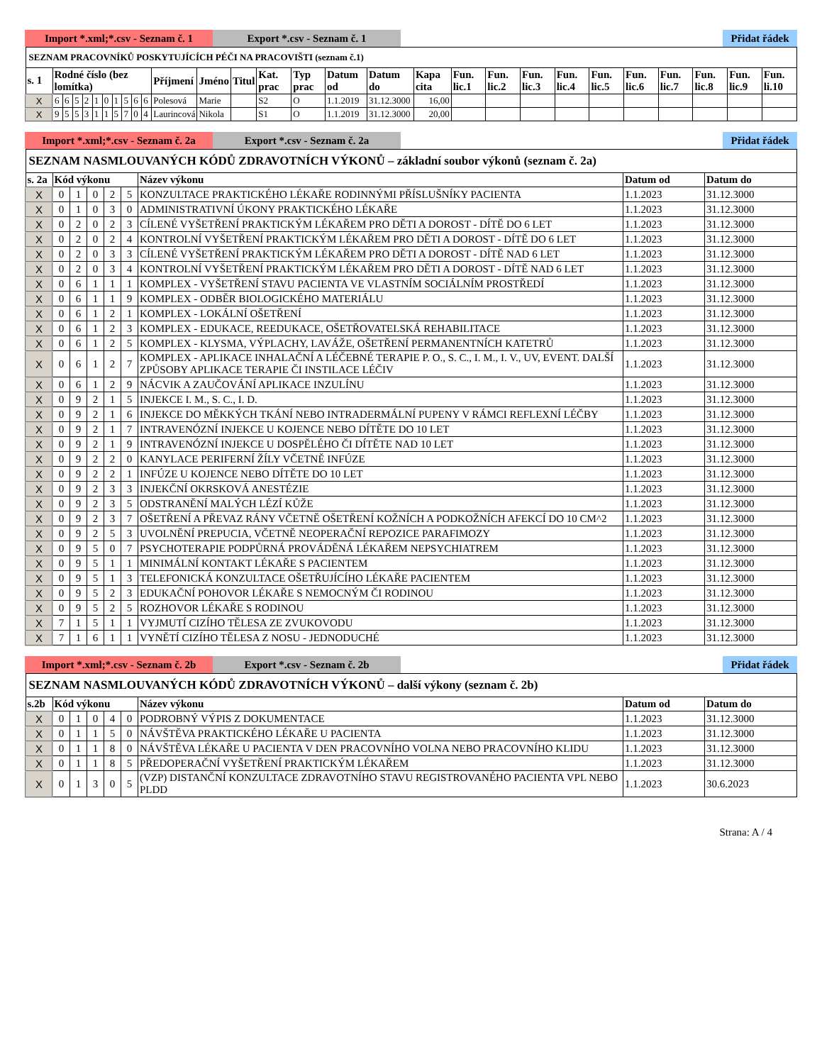Import *.xml;*.csv - Seznam č. 1
Export *.csv - Seznam č. 1 Přidat řádek
| SEZNAM PRACOVNÍKŮ POSKYTUJÍCÍCH PÉČI NA PRACOVIŠTI (seznam č.1) | | | | | | | | | | | | | | | | | | | | | | | | | | | | |
| s. 1 | Rodné číslo (bez lomítka) | | | | | | | | | | Příjmení | Jméno | Titul | Kat. prac | Typ prac | Datum od | Datum do | Kapa cita | Fun. lic.1 | Fun. lic.2 | Fun. lic.3 | Fun. lic.4 | Fun. lic.5 | Fun. lic.6 | Fun. lic.7 | Fun. lic.8 | Fun. lic.9 | Fun. li.10 |
| X | 6 | 6 | 5 | 2 | 1 | 0 | 1 | 5 | 6 | 6 | Polesová | Marie | | S2 | O | 1.1.2019 | 31.12.3000 | 16,00 | | | | | | | | | | |
| X | 9 | 5 | 5 | 3 | 1 | 1 | 5 | 7 | 0 | 4 | Laurincová | Nikola | | S1 | O | 1.1.2019 | 31.12.3000 | 20,00 | | | | | | | | | | |
Import *.xml;*.csv - Seznam č. 2a
Export *.csv - Seznam č. 2a Přidat řádek
| SEZNAM NASMLOUVANÝCH KÓDŮ ZDRAVOTNÍCH VÝKONŮ – základní soubor výkonů (seznam č. 2a) | | | | | | | | |
| s. 2a | Kód výkonu | | | | | Název výkonu | Datum od | Datum do |
| X | 0 | 1 | 0 | 2 | 5 | KONZULTACE PRAKTICKÉHO LÉKAŘE RODINNÝMI PŘÍSLUŠNÍKY PACIENTA | 1.1.2023 | 31.12.3000 |
| X | 0 | 1 | 0 | 3 | 0 | ADMINISTRATIVNÍ ÚKONY PRAKTICKÉHO LÉKAŘE | 1.1.2023 | 31.12.3000 |
| X | 0 | 2 | 0 | 2 | 3 | CÍLENÉ VYŠETŘENÍ PRAKTICKÝM LÉKAŘEM PRO DĚTI A DOROST - DÍTĚ DO 6 LET | 1.1.2023 | 31.12.3000 |
| X | 0 | 2 | 0 | 2 | 4 | KONTROLNÍ VYŠETŘENÍ PRAKTICKÝM LÉKAŘEM PRO DĚTI A DOROST - DÍTĚ DO 6 LET | 1.1.2023 | 31.12.3000 |
| X | 0 | 2 | 0 | 3 | 3 | CÍLENÉ VYŠETŘENÍ PRAKTICKÝM LÉKAŘEM PRO DĚTI A DOROST - DÍTĚ NAD 6 LET | 1.1.2023 | 31.12.3000 |
| X | 0 | 2 | 0 | 3 | 4 | KONTROLNÍ VYŠETŘENÍ PRAKTICKÝM LÉKAŘEM PRO DĚTI A DOROST - DÍTĚ NAD 6 LET | 1.1.2023 | 31.12.3000 |
| X | 0 | 6 | 1 | 1 | 1 | KOMPLEX - VYŠETŘENÍ STAVU PACIENTA VE VLASTNÍM SOCIÁLNÍM PROSTŘEDÍ | 1.1.2023 | 31.12.3000 |
| X | 0 | 6 | 1 | 1 | 9 | KOMPLEX - ODBĚR BIOLOGICKÉHO MATERIÁLU | 1.1.2023 | 31.12.3000 |
| X | 0 | 6 | 1 | 2 | 1 | KOMPLEX - LOKÁLNÍ OŠETŘENÍ | 1.1.2023 | 31.12.3000 |
| X | 0 | 6 | 1 | 2 | 3 | KOMPLEX - EDUKACE, REEDUKACE, OŠETŘOVATELSKÁ REHABILITACE | 1.1.2023 | 31.12.3000 |
| X | 0 | 6 | 1 | 2 | 5 | KOMPLEX - KLYSMA, VÝPLACHY, LAVÁŽE, OŠETŘENÍ PERMANENTNÍCH KATETRŮ | 1.1.2023 | 31.12.3000 |
| X | 0 | 6 | 1 | 2 | 7 | KOMPLEX - APLIKACE INHALAČNÍ A LÉČEBNÉ TERAPIE P. O., S. C., I. M., I. V., UV, EVENT. DALŠÍ ZPŮSOBY APLIKACE TERAPIE ČI INSTILACE LÉČIV | 1.1.2023 | 31.12.3000 |
| X | 0 | 6 | 1 | 2 | 9 | NÁCVIK A ZAUČOVÁNÍ APLIKACE INZULÍNU | 1.1.2023 | 31.12.3000 |
| X | 0 | 9 | 2 | 1 | 5 | INJEKCE I. M., S. C., I. D. | 1.1.2023 | 31.12.3000 |
| X | 0 | 9 | 2 | 1 | 6 | INJEKCE DO MĚKKÝCH TKÁNÍ NEBO INTRADERMÁLNÍ PUPENY V RÁMCI REFLEXNÍ LÉČBY | 1.1.2023 | 31.12.3000 |
| X | 0 | 9 | 2 | 1 | 7 | INTRAVENÓZNÍ INJEKCE U KOJENCE NEBO DÍTĚTE DO 10 LET | 1.1.2023 | 31.12.3000 |
| X | 0 | 9 | 2 | 1 | 9 | INTRAVENÓZNÍ INJEKCE U DOSPĚLÉHO ČI DÍTĚTE NAD 10 LET | 1.1.2023 | 31.12.3000 |
| X | 0 | 9 | 2 | 2 | 0 | KANYLACE PERIFERNÍ ŽÍLY VČETNĚ INFÚZE | 1.1.2023 | 31.12.3000 |
| X | 0 | 9 | 2 | 2 | 1 | INFÚZE U KOJENCE NEBO DÍTĚTE DO 10 LET | 1.1.2023 | 31.12.3000 |
| X | 0 | 9 | 2 | 3 | 3 | INJEKČNÍ OKRSKOVÁ ANESTÉZIE | 1.1.2023 | 31.12.3000 |
| X | 0 | 9 | 2 | 3 | 5 | ODSTRANĚNÍ MALÝCH LÉZÍ KŮŽE | 1.1.2023 | 31.12.3000 |
| X | 0 | 9 | 2 | 3 | 7 | OŠETŘENÍ A PŘEVAZ RÁNY VČETNĚ OŠETŘENÍ KOŽNÍCH A PODKOŽNÍCH AFEKCÍ DO 10 CM^2 | 1.1.2023 | 31.12.3000 |
| X | 0 | 9 | 2 | 5 | 3 | UVOLNĚNÍ PREPUCIA, VČETNĚ NEOPERAČNÍ REPOZICE PARAFIMOZY | 1.1.2023 | 31.12.3000 |
| X | 0 | 9 | 5 | 0 | 7 | PSYCHOTERAPIE PODPŮRNÁ PROVÁDĚNÁ LÉKAŘEM NEPSYCHIATREM | 1.1.2023 | 31.12.3000 |
| X | 0 | 9 | 5 | 1 | 1 | MINIMÁLNÍ KONTAKT LÉKAŘE S PACIENTEM | 1.1.2023 | 31.12.3000 |
| X | 0 | 9 | 5 | 1 | 3 | TELEFONICKÁ KONZULTACE OŠETŘUJÍCÍHO LÉKAŘE PACIENTEM | 1.1.2023 | 31.12.3000 |
| X | 0 | 9 | 5 | 2 | 3 | EDUKAČNÍ POHOVOR LÉKAŘE S NEMOCNÝM ČI RODINOU | 1.1.2023 | 31.12.3000 |
| X | 0 | 9 | 5 | 2 | 5 | ROZHOVOR LÉKAŘE S RODINOU | 1.1.2023 | 31.12.3000 |
| X | 7 | 1 | 5 | 1 | 1 | VYJMUTÍ CIZÍHO TĚLESA ZE ZVUKOVODU | 1.1.2023 | 31.12.3000 |
| X | 7 | 1 | 6 | 1 | 1 | VYNĚTÍ CIZÍHO TĚLESA Z NOSU - JEDNODUCHÉ | 1.1.2023 | 31.12.3000 |
Import *.xml;*.csv - Seznam č. 2b
Export *.csv - Seznam č. 2b Přidat řádek
| SEZNAM NASMLOUVANÝCH KÓDŮ ZDRAVOTNÍCH VÝKONŮ – další výkony (seznam č. 2b) | | | | | | | | |
| s.2b | Kód výkonu | | | | | Název výkonu | Datum od | Datum do |
| X | 0 | 1 | 0 | 4 | 0 | PODROBNÝ VÝPIS Z DOKUMENTACE | 1.1.2023 | 31.12.3000 |
| X | 0 | 1 | 1 | 5 | 0 | NÁVŠTĚVA PRAKTICKÉHO LÉKAŘE U PACIENTA | 1.1.2023 | 31.12.3000 |
| X | 0 | 1 | 1 | 8 | 0 | NÁVŠTĚVA LÉKAŘE U PACIENTA V DEN PRACOVNÍHO VOLNA NEBO PRACOVNÍHO KLIDU | 1.1.2023 | 31.12.3000 |
| X | 0 | 1 | 1 | 8 | 5 | PŘEDOPERAČNÍ VYŠETŘENÍ PRAKTICKÝM LÉKAŘEM | 1.1.2023 | 31.12.3000 |
| X | 0 | 1 | 3 | 0 | 5 | (VZP) DISTANČNÍ KONZULTACE ZDRAVOTNÍHO STAVU REGISTROVANÉHO PACIENTA VPL NEBO PLDD | 1.1.2023 | 30.6.2023 |
Strana: A / 4